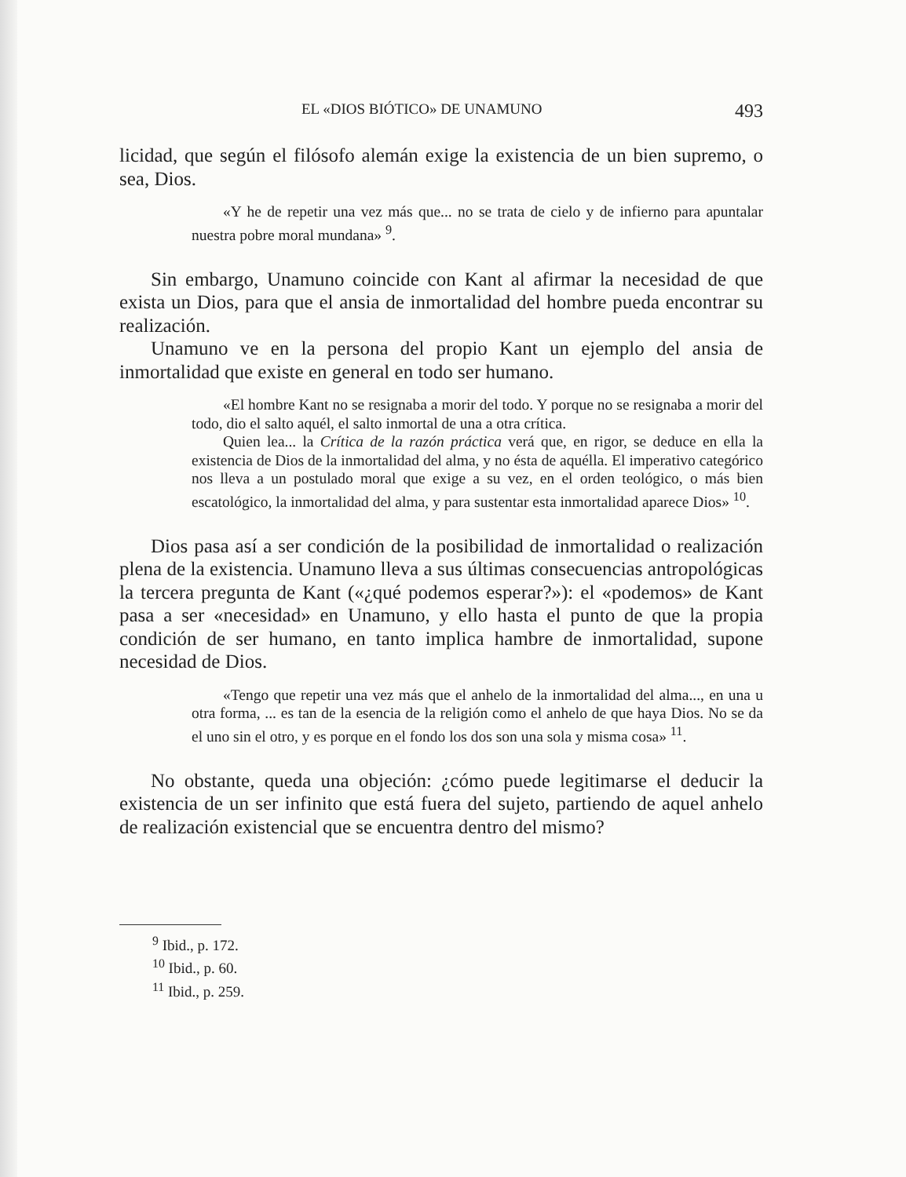EL «DIOS BIÓTICO» DE UNAMUNO 493
licidad, que según el filósofo alemán exige la existencia de un bien supremo, o sea, Dios.
«Y he de repetir una vez más que... no se trata de cielo y de infierno para apuntalar nuestra pobre moral mundana» <sup>9</sup>.
Sin embargo, Unamuno coincide con Kant al afirmar la necesidad de que exista un Dios, para que el ansia de inmortalidad del hombre pueda encontrar su realización.
Unamuno ve en la persona del propio Kant un ejemplo del ansia de inmortalidad que existe en general en todo ser humano.
«El hombre Kant no se resignaba a morir del todo. Y porque no se resignaba a morir del todo, dio el salto aquél, el salto inmortal de una a otra crítica.
Quien lea... la Crítica de la razón práctica verá que, en rigor, se deduce en ella la existencia de Dios de la inmortalidad del alma, y no ésta de aquélla. El imperativo categórico nos lleva a un postulado moral que exige a su vez, en el orden teológico, o más bien escatológico, la inmortalidad del alma, y para sustentar esta inmortalidad aparece Dios» <sup>10</sup>.
Dios pasa así a ser condición de la posibilidad de inmortalidad o realización plena de la existencia. Unamuno lleva a sus últimas consecuencias antropológicas la tercera pregunta de Kant («¿qué podemos esperar?»): el «podemos» de Kant pasa a ser «necesidad» en Unamuno, y ello hasta el punto de que la propia condición de ser humano, en tanto implica hambre de inmortalidad, supone necesidad de Dios.
«Tengo que repetir una vez más que el anhelo de la inmortalidad del alma..., en una u otra forma, ... es tan de la esencia de la religión como el anhelo de que haya Dios. No se da el uno sin el otro, y es porque en el fondo los dos son una sola y misma cosa» <sup>11</sup>.
No obstante, queda una objeción: ¿cómo puede legitimarse el deducir la existencia de un ser infinito que está fuera del sujeto, partiendo de aquel anhelo de realización existencial que se encuentra dentro del mismo?
<sup>9</sup> Ibid., p. 172.
<sup>10</sup> Ibid., p. 60.
<sup>11</sup> Ibid., p. 259.